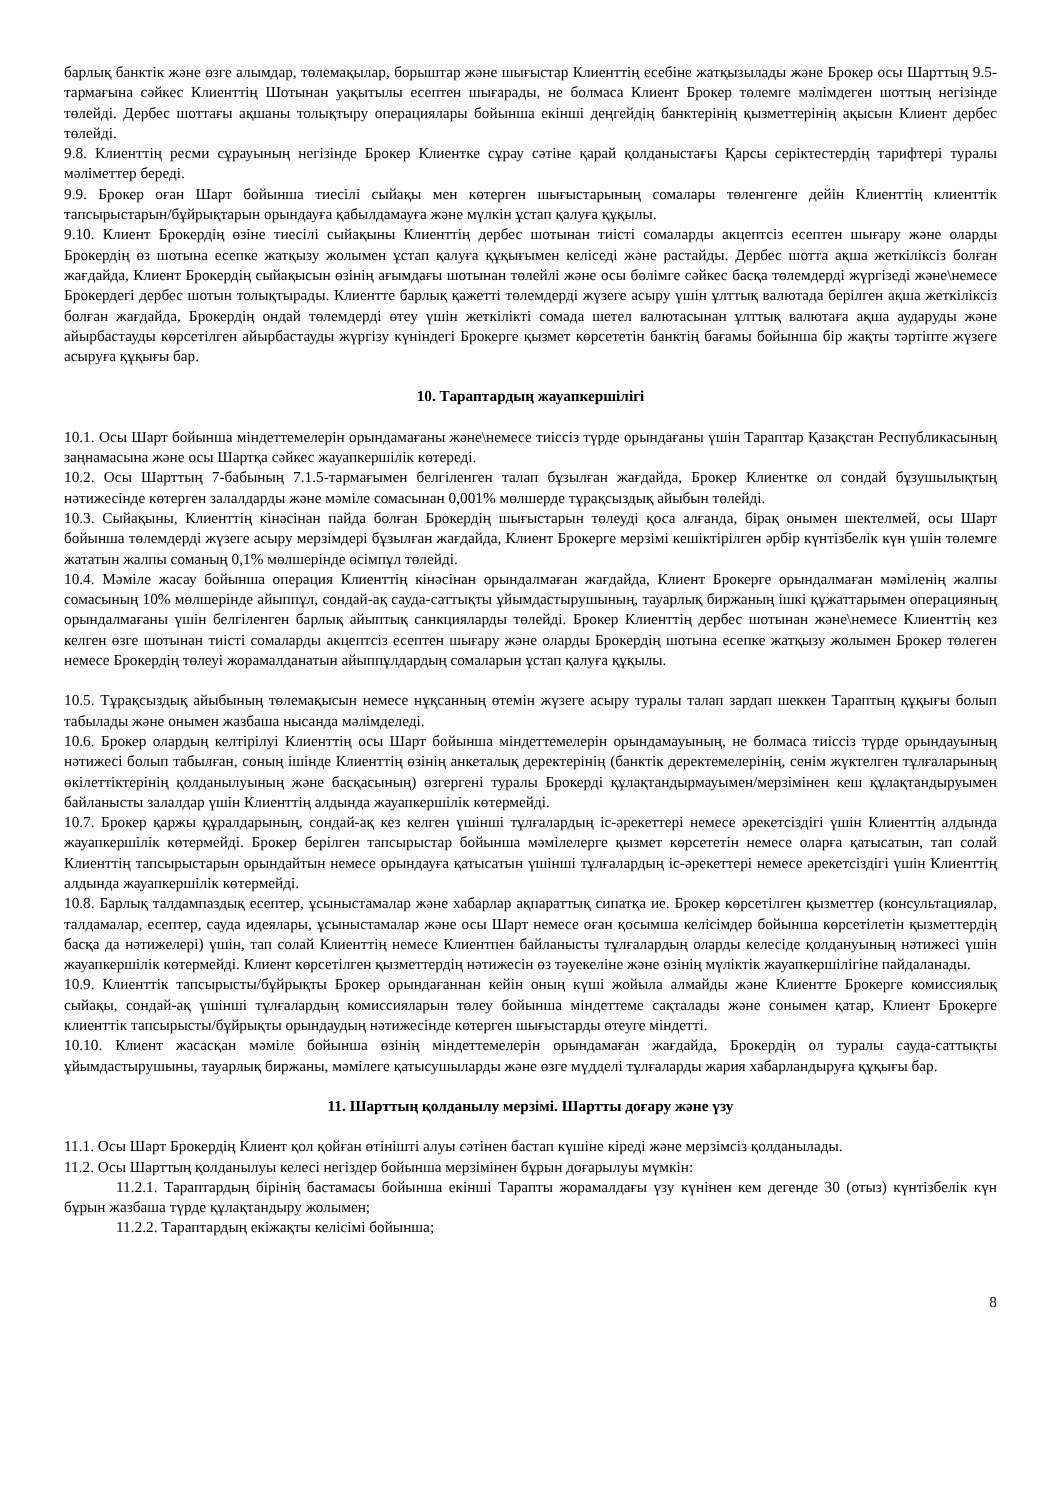барлық банктік және өзге алымдар, төлемақылар, борыштар және шығыстар Клиенттің есебіне жатқызылады және Брокер осы Шарттың 9.5-тармағына сәйкес Клиенттің Шотынан уақытылы есептен шығарады, не болмаса Клиент Брокер төлемге мәлімдеген шоттың негізінде төлейді. Дербес шоттағы ақшаны толықтыру операциялары бойынша екінші деңгейдің банктерінің қызметтерінің ақысын Клиент дербес төлейді.
9.8. Клиенттің ресми сұрауының негізінде Брокер Клиентке сұрау сәтіне қарай қолданыстағы Қарсы серіктестердің тарифтері туралы мәліметтер береді.
9.9. Брокер оған Шарт бойынша тиесілі сыйақы мен көтерген шығыстарының сомалары төленгенге дейін Клиенттің клиенттік тапсырыстарын/бұйрықтарын орындауға қабылдамауға және мүлкін ұстап қалуға құқылы.
9.10. Клиент Брокердің өзіне тиесілі сыйақыны Клиенттің дербес шотынан тиісті сомаларды акцептсіз есептен шығару және оларды Брокердің өз шотына есепке жатқызу жолымен ұстап қалуға құқығымен келіседі және растайды. Дербес шотта ақша жеткіліксіз болған жағдайда, Клиент Брокердің сыйақысын өзінің ағымдағы шотынан төлейлі және осы бөлімге сәйкес басқа төлемдерді жүргізеді және\немесе Брокердегі дербес шотын толықтырады. Клиентте барлық қажетті төлемдерді жүзеге асыру үшін ұлттық валютада берілген ақша жеткіліксіз болған жағдайда, Брокердің ондай төлемдерді өтеу үшін жеткілікті сомада шетел валютасынан ұлттық валютаға ақша аударуды және айырбастауды көрсетілген айырбастауды жүргізу күніндегі Брокерге қызмет көрсететін банктің бағамы бойынша бір жақты тәртіпте жүзеге асыруға құқығы бар.
10. Тараптардың жауапкершілігі
10.1. Осы Шарт бойынша міндеттемелерін орындамағаны және\немесе тиіссіз түрде орындағаны үшін Тараптар Қазақстан Республикасының заңнамасына және осы Шартқа сәйкес жауапкершілік көтереді.
10.2. Осы Шарттың 7-бабының 7.1.5-тармағымен белгіленген талап бұзылған жағдайда, Брокер Клиентке ол сондай бұзушылықтың нәтижесінде көтерген залалдарды және мәміле сомасынан 0,001% мөлшерде тұрақсыздық айыбын төлейді.
10.3. Сыйақыны, Клиенттің кінәсінан пайда болған Брокердің шығыстарын төлеуді қоса алғанда, бірақ онымен шектелмей, осы Шарт бойынша төлемдерді жүзеге асыру мерзімдері бұзылған жағдайда, Клиент Брокерге мерзімі кешіктірілген әрбір күнтізбелік күн үшін төлемге жататын жалпы соманың 0,1% мөлшерінде өсімпұл төлейді.
10.4. Мәміле жасау бойынша операция Клиенттің кінәсінан орындалмаған жағдайда, Клиент Брокерге орындалмаған мәміленің жалпы сомасының 10% мөлшерінде айыппұл, сондай-ақ сауда-саттықты ұйымдастырушының, тауарлық биржаның ішкі құжаттарымен операцияның орындалмағаны үшін белгіленген барлық айыптық санкцияларды төлейді. Брокер Клиенттің дербес шотынан және\немесе Клиенттің кез келген өзге шотынан тиісті сомаларды акцептсіз есептен шығару және оларды Брокердің шотына есепке жатқызу жолымен Брокер төлеген немесе Брокердің төлеуі жорамалданатын айыппұлдардың сомаларын ұстап қалуға құқылы.
10.5. Тұрақсыздық айыбының төлемақысын немесе нұқсанның өтемін жүзеге асыру туралы талап зардап шеккен Тараптың құқығы болып табылады және онымен жазбаша нысанда мәлімделеді.
10.6. Брокер олардың келтірілуі Клиенттің осы Шарт бойынша міндеттемелерін орындамауының, не болмаса тиіссіз түрде орындауының нәтижесі болып табылған, соның ішінде Клиенттің өзінің анкеталық деректерінің (банктік деректемелерінің, сенім жүктелген тұлғаларының өкілеттіктерінің қолданылуының және басқасының) өзгергені туралы Брокерді құлақтандырмауымен/мерзімінен кеш құлақтандыруымен байланысты залалдар үшін Клиенттің алдында жауапкершілік көтермейді.
10.7. Брокер қаржы құралдарының, сондай-ақ кез келген үшінші тұлғалардың іс-әрекеттері немесе әрекетсіздігі үшін Клиенттің алдында жауапкершілік көтермейді. Брокер берілген тапсырыстар бойынша мәмілелерге қызмет көрсететін немесе оларға қатысатын, тап солай Клиенттің тапсырыстарын орындайтын немесе орындауға қатысатын үшінші тұлғалардың іс-әрекеттері немесе әрекетсіздігі үшін Клиенттің алдында жауапкершілік көтермейді.
10.8. Барлық талдампаздық есептер, ұсыныстамалар және хабарлар ақпараттық сипатқа ие. Брокер көрсетілген қызметтер (консультациялар, талдамалар, есептер, сауда идеялары, ұсыныстамалар және осы Шарт немесе оған қосымша келісімдер бойынша көрсетілетін қызметтердің басқа да нәтижелері) үшін, тап солай Клиенттің немесе Клиентпен байланысты тұлғалардың оларды келесіде қолдануының нәтижесі үшін жауапкершілік көтермейді. Клиент көрсетілген қызметтердің нәтижесін өз тәуекеліне және өзінің мүліктік жауапкершілігіне пайдаланады.
10.9. Клиенттік тапсырысты/бұйрықты Брокер орындағаннан кейін оның күші жойыла алмайды және Клиентте Брокерге комиссиялық сыйақы, сондай-ақ үшінші тұлғалардың комиссияларын төлеу бойынша міндеттеме сақталады және сонымен қатар, Клиент Брокерге клиенттік тапсырысты/бұйрықты орындаудың нәтижесінде көтерген шығыстарды өтеуге міндетті.
10.10. Клиент жасасқан мәміле бойынша өзінің міндеттемелерін орындамаған жағдайда, Брокердің ол туралы сауда-саттықты ұйымдастырушыны, тауарлық биржаны, мәмілеге қатысушыларды және өзге мүдделі тұлғаларды жария хабарландыруға құқығы бар.
11. Шарттың қолданылу мерзімі. Шартты доғару және үзу
11.1. Осы Шарт Брокердің Клиент қол қойған өтінішті алуы сәтінен бастап күшіне кіреді және мерзімсіз қолданылады.
11.2. Осы Шарттың қолданылуы келесі негіздер бойынша мерзімінен бұрын доғарылуы мүмкін:
11.2.1. Тараптардың бірінің бастамасы бойынша екінші Тарапты жорамалдағы үзу күнінен кем дегенде 30 (отыз) күнтізбелік күн бұрын жазбаша түрде құлақтандыру жолымен;
11.2.2. Тараптардың екіжақты келісімі бойынша;
8